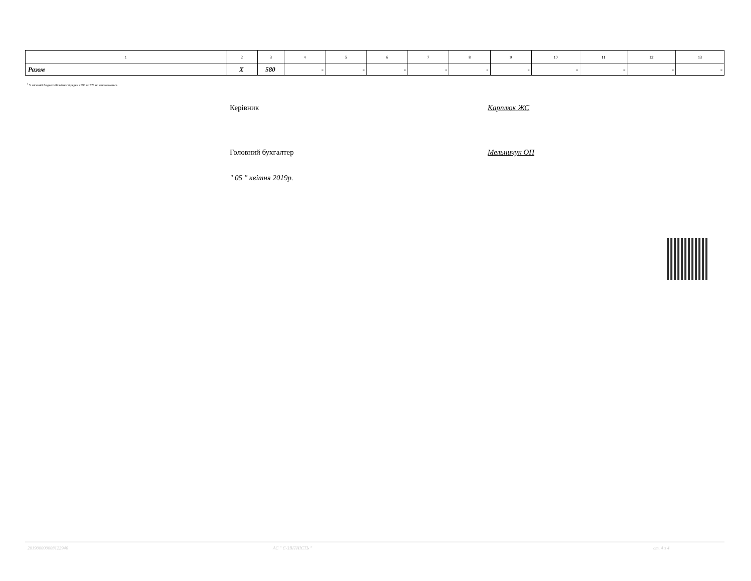| 1 | 2 | 3 | 4 | 5 | 6 | 7 | 8 | 9 | 10 | 11 | 12 | 13 |
| Разом | X | 580 | - | - | - | - | - | - | - | - | - | - |
<sup>1</sup> У місячній бюджетній звітності рядки з 390 по 570 не заповнюються.
Керівник Карплюк ЖС
Головний бухгалтер Мельничук ОП
" 05 " квітня 2019р.
201900000008122946 АС " Є-ЗВІТНІСТЬ " ст. 4 з 4